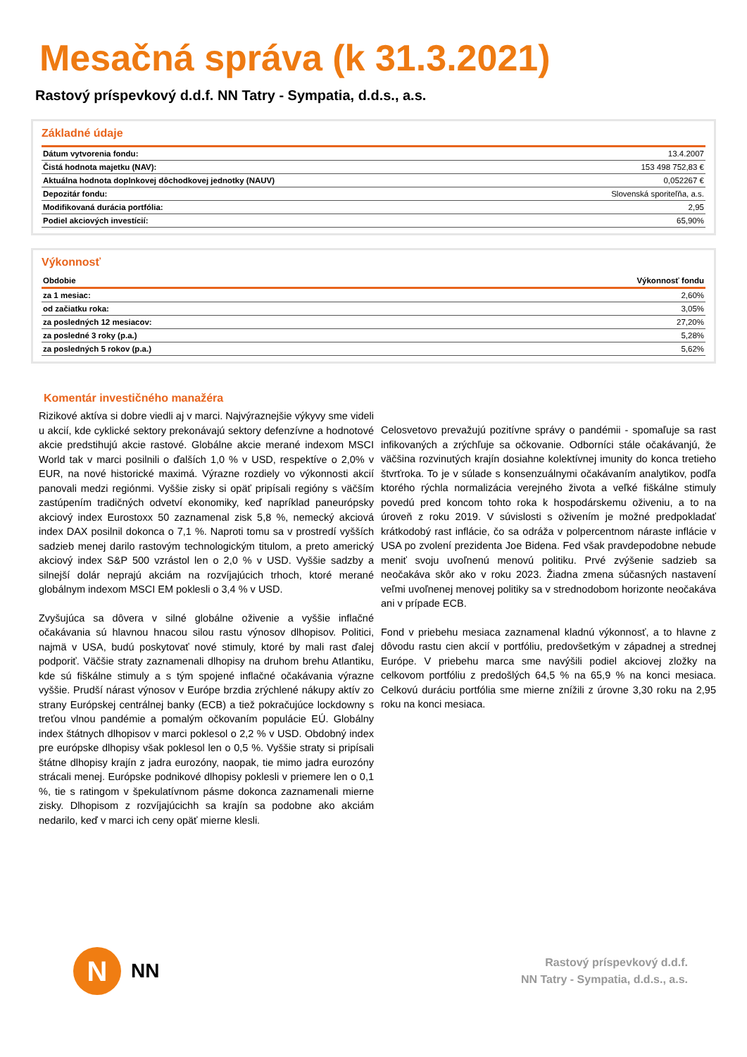Mesačná správa (k 31.3.2021)
Rastový príspevkový d.d.f. NN Tatry - Sympatia, d.d.s., a.s.
Základné údaje
| Dátum vytvorenia fondu: | 13.4.2007 |
| Čistá hodnota majetku (NAV): | 153 498 752,83 € |
| Aktuálna hodnota doplnkovej dôchodkovej jednotky (NAUV) | 0,052267 € |
| Depozitár fondu: | Slovenská sporiteľňa, a.s. |
| Modifikovaná durácia portfólia: | 2,95 |
| Podiel akciových investícií: | 65,90% |
Výkonnosť
| Obdobie | Výkonnosť fondu |
| --- | --- |
| za 1 mesiac: | 2,60% |
| od začiatku roka: | 3,05% |
| za posledných 12 mesiacov: | 27,20% |
| za posledné 3 roky (p.a.) | 5,28% |
| za posledných 5 rokov (p.a.) | 5,62% |
Komentár investičného manažéra
Rizikové aktíva si dobre viedli aj v marci. Najvýraznejšie výkyvy sme videli u akcií, kde cyklické sektory prekonávajú sektory defenzívne a hodnotové akcie predstihujú akcie rastové. Globálne akcie merané indexom MSCI World tak v marci posilnili o ďalších 1,0 % v USD, respektíve o 2,0% v EUR, na nové historické maximá. Výrazne rozdiely vo výkonnosti akcií panovali medzi regiónmi. Vyššie zisky si opäť pripísali regióny s väčším zastúpením tradičných odvetví ekonomiky, keď napríklad paneurópsky akciový index Eurostoxx 50 zaznamenal zisk 5,8 %, nemecký akciová index DAX posilnil dokonca o 7,1 %. Naproti tomu sa v prostredí vyšších sadzieb menej darilo rastovým technologickým titulom, a preto americký akciový index S&P 500 vzrástol len o 2,0 % v USD. Vyššie sadzby a silnejší dolár neprajú akciám na rozvíjajúcich trhoch, ktoré merané globálnym indexom MSCI EM poklesli o 3,4 % v USD.
Zvyšujúca sa dôvera v silné globálne oživenie a vyššie inflačné očakávania sú hlavnou hnacou silou rastu výnosov dlhopisov. Politici, najmä v USA, budú poskytovať nové stimuly, ktoré by mali rast ďalej podporiť. Väčšie straty zaznamenali dlhopisy na druhom brehu Atlantiku, kde sú fiškálne stimuly a s tým spojené inflačné očakávania výrazne vyššie. Prudší nárast výnosov v Európe brzdia zrýchlené nákupy aktív zo strany Európskej centrálnej banky (ECB) a tiež pokračujúce lockdowny s treťou vlnou pandémie a pomalým očkovaním populácie EÚ. Globálny index štátnych dlhopisov v marci poklesol o 2,2 % v USD. Obdobný index pre európske dlhopisy však poklesol len o 0,5 %. Vyššie straty si pripísali štátne dlhopisy krajín z jadra eurozóny, naopak, tie mimo jadra eurozóny strácali menej. Európske podnikové dlhopisy poklesli v priemere len o 0,1 %, tie s ratingom v špekulatívnom pásme dokonca zaznamenali mierne zisky. Dlhopisom z rozvíjajúcichh sa krajín sa podobne ako akciám nedarilo, keď v marci ich ceny opäť mierne klesli.
Celosvetovo prevažujú pozitívne správy o pandémii - spomaľuje sa rast infikovaných a zrýchľuje sa očkovanie. Odborníci stále očakávanjú, že väčšina rozvinutých krajín dosiahne kolektívnej imunity do konca tretieho štvrťroka. To je v súlade s konsenzuálnymi očakávaním analytikov, podľa ktorého rýchla normalizácia verejného života a veľké fiškálne stimuly povedú pred koncom tohto roka k hospodárskemu oživeniu, a to na úroveň z roku 2019. V súvislosti s oživením je možné predpokladať krátkodobý rast inflácie, čo sa odráža v polpercentnom náraste inflácie v USA po zvolení prezidenta Joe Bidena. Fed však pravdepodobne nebude meniť svoju uvoľnenú menovú politiku. Prvé zvýšenie sadzieb sa neočakáva skôr ako v roku 2023. Žiadna zmena súčasných nastavení veľmi uvoľnenej menovej politiky sa v strednodobom horizonte neočakáva ani v prípade ECB.
Fond v priebehu mesiaca zaznamenal kladnú výkonnosť, a to hlavne z dôvodu rastu cien akcií v portfóliu, predovšetkým v západnej a strednej Európe. V priebehu marca sme navýšili podiel akciovej zložky na celkovom portfóliu z predošlých 64,5 % na 65,9 % na konci mesiaca. Celkovú duráciu portfólia sme mierne znížili z úrovne 3,30 roku na 2,95 roku na konci mesiaca.
N
NN
Rastový príspevkový d.d.f.
NN Tatry - Sympatia, d.d.s., a.s.